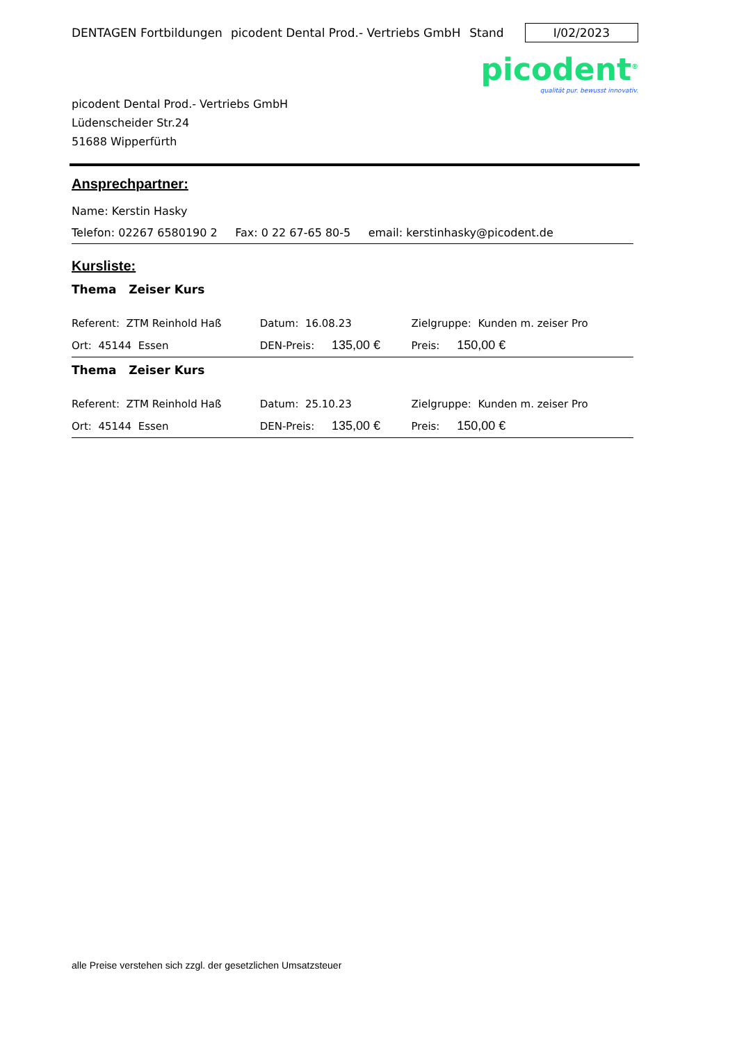DENTAGEN Fortbildungen picodent Dental Prod.- Vertriebs GmbH Stand I/02/2023
picodent<sup>®</sup>
qualität pur. bewusst innovativ.
picodent Dental Prod.- Vertriebs GmbH
Lüdenscheider Str.24
51688 Wipperfürth
Ansprechpartner:
Name: Kerstin Hasky
Telefon: 02267 6580190 2 Fax: 0 22 67-65 80-5 email: kerstinhasky@picodent.de
Kursliste:
Thema Zeiser Kurs
| Referent: ZTM Reinhold Haß | Datum: 16.08.23 | | Zielgruppe: Kunden m. zeiser Pro |
| Ort: 45144 Essen | DEN-Preis: 135,00 € | | Preis: 150,00 € |
Thema Zeiser Kurs
| Referent: ZTM Reinhold Haß | Datum: 25.10.23 | | Zielgruppe: Kunden m. zeiser Pro |
| Ort: 45144 Essen | DEN-Preis: 135,00 € | | Preis: 150,00 € |
alle Preise verstehen sich zzgl. der gesetzlichen Umsatzsteuer